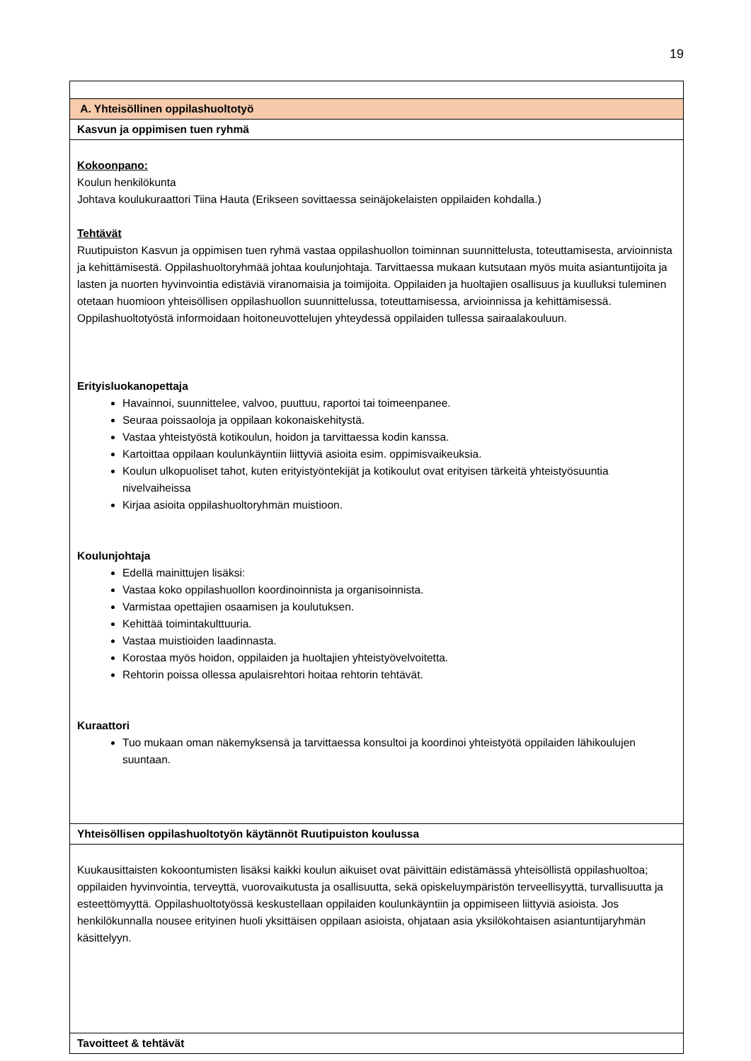19
| A. Yhteisöllinen oppilashuoltotyö |
| Kasvun ja oppimisen tuen ryhmä |
| Kokoonpano: Koulun henkilökunta Johtava koulukuraattori Tiina Hauta (Erikseen sovittaessa seinäjokelaisten oppilaiden kohdalla.) Tehtävät Ruutipuiston Kasvun ja oppimisen tuen ryhmä vastaa oppilashuollon toiminnan suunnittelusta, toteuttamisesta, arvioinnista ja kehittämisestä. Oppilashuoltoryhmää johtaa koulunjohtaja. Tarvittaessa mukaan kutsutaan myös muita asiantuntijoita ja lasten ja nuorten hyvinvointia edistäviä viranomaisia ja toimijoita. Oppilaiden ja huoltajien osallisuus ja kuulluksi tuleminen otetaan huomioon yhteisöllisen oppilashuollon suunnittelussa, toteuttamisessa, arvioinnissa ja kehittämisessä. Oppilashuoltotyöstä informoidaan hoitoneuvottelujen yhteydessä oppilaiden tullessa sairaalakouluun. Erityisluokanopettaja Havainnoi, suunnittelee, valvoo, puuttuu, raportoi tai toimeenpanee. Seuraa poissaoloja ja oppilaan kokonaiskehitystä. Vastaa yhteistyöstä kotikoulun, hoidon ja tarvittaessa kodin kanssa. Kartoittaa oppilaan koulunkäyntiin liittyviä asioita esim. oppimisvaikeuksia. Koulun ulkopuoliset tahot, kuten erityistyöntekijät ja kotikoulut ovat erityisen tärkeitä yhteistyösuuntia nivelvaiheissa Kirjaa asioita oppilashuoltoryhmän muistioon. Koulunjohtaja Edellä mainittujen lisäksi: Vastaa koko oppilashuollon koordinoinnista ja organisoinnista. Varmistaa opettajien osaamisen ja koulutuksen. Kehittää toimintakulttuuria. Vastaa muistioiden laadinnasta. Korostaa myös hoidon, oppilaiden ja huoltajien yhteistyövelvoitetta. Rehtorin poissa ollessa apulaisrehtori hoitaa rehtorin tehtävät. Kuraattori Tuo mukaan oman näkemyksensä ja tarvittaessa konsultoi ja koordinoi yhteistyötä oppilaiden lähikoulujen suuntaan. |
| Yhteisöllisen oppilashuoltotyön käytännöt Ruutipuiston koulussa |
| Kuukausittaisten kokoontumisten lisäksi kaikki koulun aikuiset ovat päivittäin edistämässä yhteisöllistä oppilashuoltoa; oppilaiden hyvinvointia, terveyttä, vuorovaikutusta ja osallisuutta, sekä opiskeluympäristön terveellisyyttä, turvallisuutta ja esteettömyyttä. Oppilashuoltotyössä keskustellaan oppilaiden koulunkäyntiin ja oppimiseen liittyviä asioista. Jos henkilökunnalla nousee erityinen huoli yksittäisen oppilaan asioista, ohjataan asia yksilökohtaisen asiantuntijaryhmän käsittelyyn. |
| Tavoitteet & tehtävät |